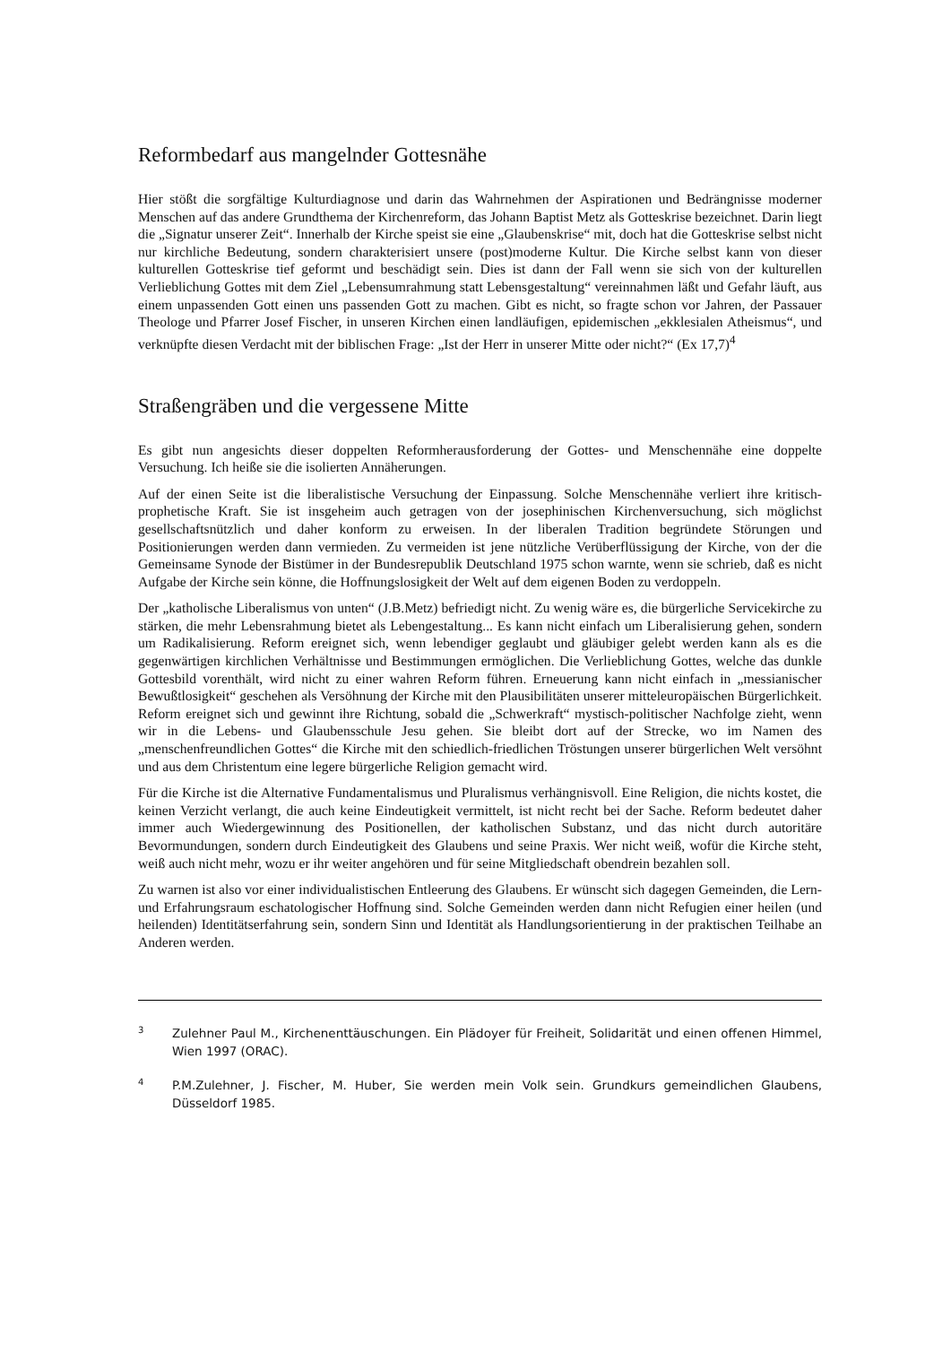Reformbedarf aus mangelnder Gottesnähe
Hier stößt die sorgfältige Kulturdiagnose und darin das Wahrnehmen der Aspirationen und Bedrängnisse moderner Menschen auf das andere Grundthema der Kirchenreform, das Johann Baptist Metz als Gotteskrise bezeichnet. Darin liegt die „Signatur unserer Zeit“. Innerhalb der Kirche speist sie eine „Glaubenskrise“ mit, doch hat die Gotteskrise selbst nicht nur kirchliche Bedeutung, sondern charakterisiert unsere (post)moderne Kultur. Die Kirche selbst kann von dieser kulturellen Gotteskrise tief geformt und beschädigt sein. Dies ist dann der Fall wenn sie sich von der kulturellen Verlieblichung Gottes mit dem Ziel „Lebensumrahmung statt Lebensgestaltung“ vereinnahmen läßt und Gefahr läuft, aus einem unpassenden Gott einen uns passenden Gott zu machen. Gibt es nicht, so fragte schon vor Jahren, der Passauer Theologe und Pfarrer Josef Fischer, in unseren Kirchen einen landläufigen, epidemischen „ekklesialen Atheismus“, und verknüpfte diesen Verdacht mit der biblischen Frage: „Ist der Herr in unserer Mitte oder nicht?“ (Ex 17,7)<sup>4</sup>
Straßengräben und die vergessene Mitte
Es gibt nun angesichts dieser doppelten Reformherausforderung der Gottes- und Menschennähe eine doppelte Versuchung. Ich heiße sie die isolierten Annäherungen.
Auf der einen Seite ist die liberalistische Versuchung der Einpassung. Solche Menschennähe verliert ihre kritisch-prophetische Kraft. Sie ist insgeheim auch getragen von der josephinischen Kirchenversuchung, sich möglichst gesellschaftsnützlich und daher konform zu erweisen. In der liberalen Tradition begründete Störungen und Positionierungen werden dann vermieden. Zu vermeiden ist jene nützliche Verüberflüssigung der Kirche, von der die Gemeinsame Synode der Bistümer in der Bundesrepublik Deutschland 1975 schon warnte, wenn sie schrieb, daß es nicht Aufgabe der Kirche sein könne, die Hoffnungslosigkeit der Welt auf dem eigenen Boden zu verdoppeln.
Der „katholische Liberalismus von unten“ (J.B.Metz) befriedigt nicht. Zu wenig wäre es, die bürgerliche Servicekirche zu stärken, die mehr Lebensrahmung bietet als Lebengestaltung... Es kann nicht einfach um Liberalisierung gehen, sondern um Radikalisierung. Reform ereignet sich, wenn lebendiger geglaubt und gläubiger gelebt werden kann als es die gegenwärtigen kirchlichen Verhältnisse und Bestimmungen ermöglichen. Die Verlieblichung Gottes, welche das dunkle Gottesbild vorenthält, wird nicht zu einer wahren Reform führen. Erneuerung kann nicht einfach in „messianischer Bewußtlosigkeit“ geschehen als Versöhnung der Kirche mit den Plausibilitäten unserer mitteleuropäischen Bürgerlichkeit. Reform ereignet sich und gewinnt ihre Richtung, sobald die „Schwerkraft“ mystisch-politischer Nachfolge zieht, wenn wir in die Lebens- und Glaubensschule Jesu gehen. Sie bleibt dort auf der Strecke, wo im Namen des „menschenfreundlichen Gottes“ die Kirche mit den schiedlich-friedlichen Tröstungen unserer bürgerlichen Welt versöhnt und aus dem Christentum eine legere bürgerliche Religion gemacht wird.
Für die Kirche ist die Alternative Fundamentalismus und Pluralismus verhängnisvoll. Eine Religion, die nichts kostet, die keinen Verzicht verlangt, die auch keine Eindeutigkeit vermittelt, ist nicht recht bei der Sache. Reform bedeutet daher immer auch Wiedergewinnung des Positionellen, der katholischen Substanz, und das nicht durch autoritäre Bevormundungen, sondern durch Eindeutigkeit des Glaubens und seine Praxis. Wer nicht weiß, wofür die Kirche steht, weiß auch nicht mehr, wozu er ihr weiter angehören und für seine Mitgliedschaft obendrein bezahlen soll.
Zu warnen ist also vor einer individualistischen Entleerung des Glaubens. Er wünscht sich dagegen Gemeinden, die Lern- und Erfahrungsraum eschatologischer Hoffnung sind. Solche Gemeinden werden dann nicht Refugien einer heilen (und heilenden) Identitätserfahrung sein, sondern Sinn und Identität als Handlungsorientierung in der praktischen Teilhabe an Anderen werden.
3
Zulehner Paul M., Kirchenenttäuschungen. Ein Plädoyer für Freiheit, Solidarität und einen offenen Himmel, Wien 1997 (ORAC).
4
P.M.Zulehner, J. Fischer, M. Huber, Sie werden mein Volk sein. Grundkurs gemeindlichen Glaubens, Düsseldorf 1985.